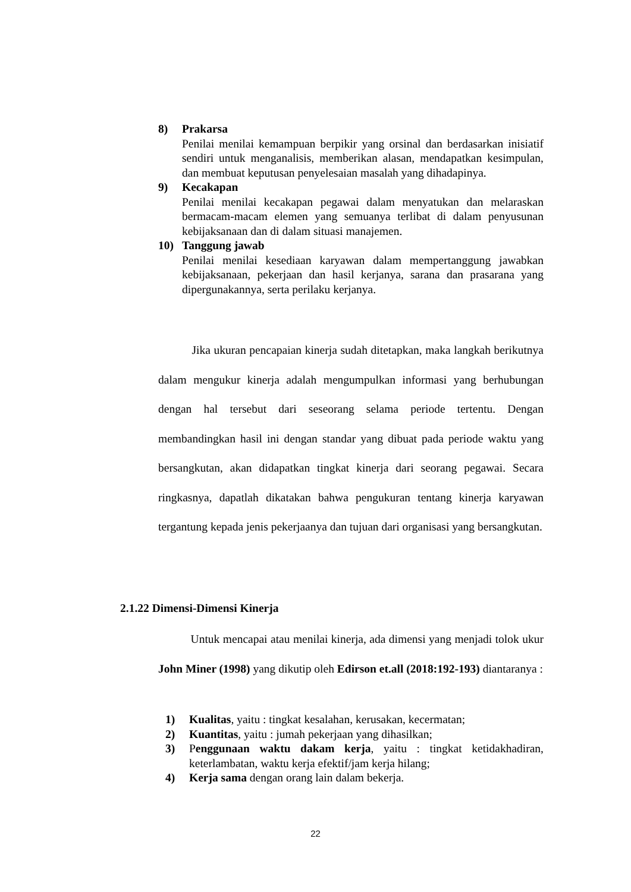8) Prakarsa
Penilai menilai kemampuan berpikir yang orsinal dan berdasarkan inisiatif sendiri untuk menganalisis, memberikan alasan, mendapatkan kesimpulan, dan membuat keputusan penyelesaian masalah yang dihadapinya.
9) Kecakapan
Penilai menilai kecakapan pegawai dalam menyatukan dan melaraskan bermacam-macam elemen yang semuanya terlibat di dalam penyusunan kebijaksanaan dan di dalam situasi manajemen.
10) Tanggung jawab
Penilai menilai kesediaan karyawan dalam mempertanggung jawabkan kebijaksanaan, pekerjaan dan hasil kerjanya, sarana dan prasarana yang dipergunakannya, serta perilaku kerjanya.
Jika ukuran pencapaian kinerja sudah ditetapkan, maka langkah berikutnya dalam mengukur kinerja adalah mengumpulkan informasi yang berhubungan dengan hal tersebut dari seseorang selama periode tertentu. Dengan membandingkan hasil ini dengan standar yang dibuat pada periode waktu yang bersangkutan, akan didapatkan tingkat kinerja dari seorang pegawai. Secara ringkasnya, dapatlah dikatakan bahwa pengukuran tentang kinerja karyawan tergantung kepada jenis pekerjaanya dan tujuan dari organisasi yang bersangkutan.
2.1.22 Dimensi-Dimensi Kinerja
Untuk mencapai atau menilai kinerja, ada dimensi yang menjadi tolok ukur John Miner (1998) yang dikutip oleh Edirson et.all (2018:192-193) diantaranya :
1) Kualitas, yaitu : tingkat kesalahan, kerusakan, kecermatan;
2) Kuantitas, yaitu : jumah pekerjaan yang dihasilkan;
3) Penggunaan waktu dakam kerja, yaitu : tingkat ketidakhadiran, keterlambatan, waktu kerja efektif/jam kerja hilang;
4) Kerja sama dengan orang lain dalam bekerja.
22